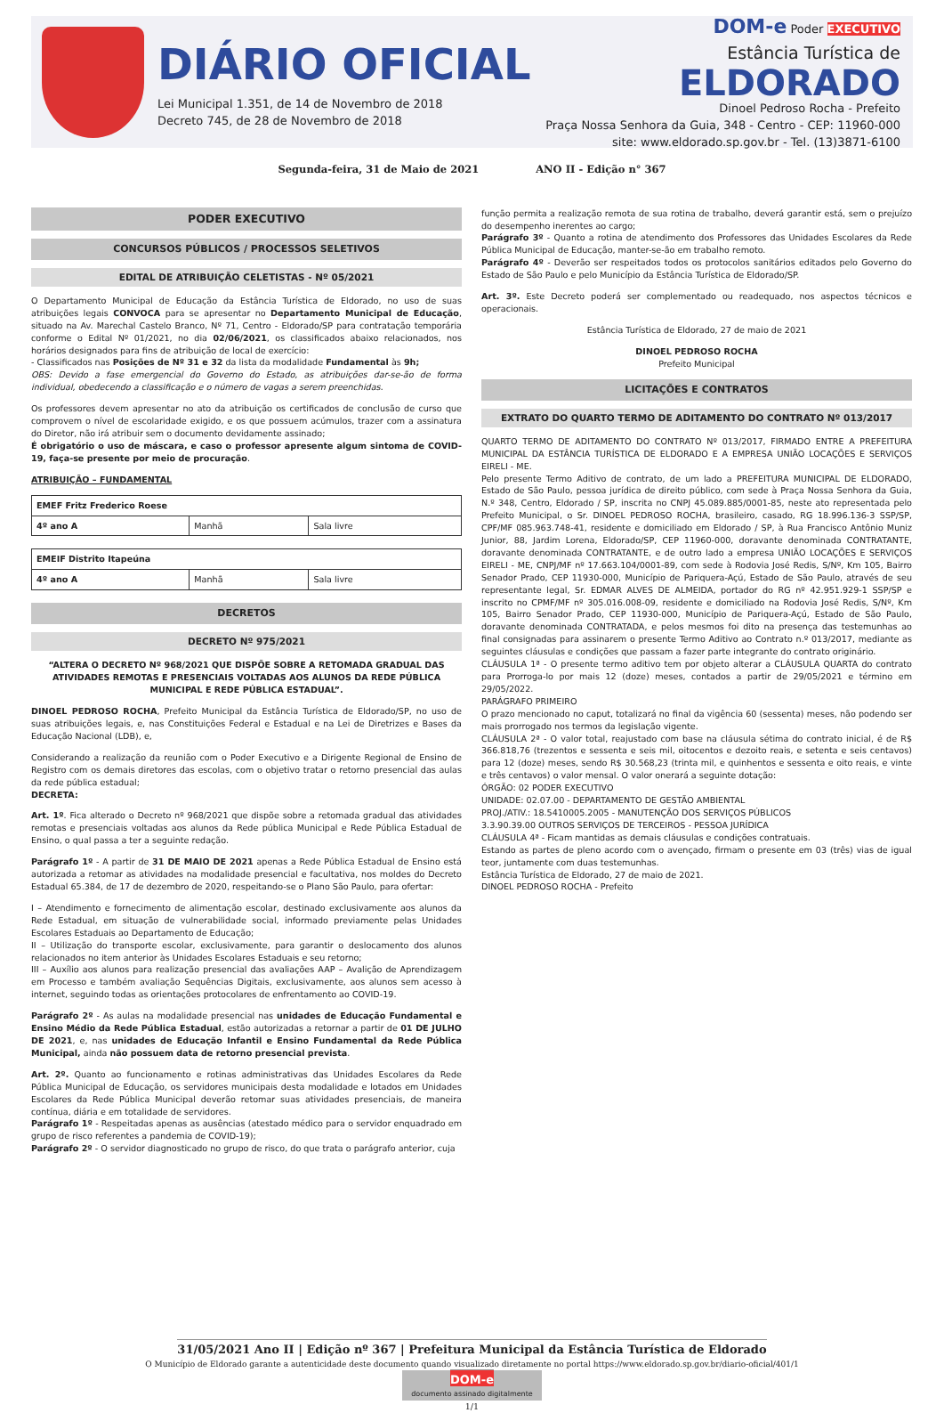DIÁRIO OFICIAL
Lei Municipal 1.351, de 14 de Novembro de 2018
Decreto 745, de 28 de Novembro de 2018
DOM-e Poder EXECUTIVO
Estância Turística de
ELDORADO
Dinoel Pedroso Rocha - Prefeito
Praça Nossa Senhora da Guia, 348 - Centro - CEP: 11960-000
site: www.eldorado.sp.gov.br - Tel. (13)3871-6100
Segunda-feira, 31 de Maio de 2021 ANO II - Edição n° 367
PODER EXECUTIVO
CONCURSOS PÚBLICOS / PROCESSOS SELETIVOS
EDITAL DE ATRIBUIÇÃO CELETISTAS - Nº 05/2021
O Departamento Municipal de Educação da Estância Turística de Eldorado, no uso de suas atribuições legais CONVOCA para se apresentar no Departamento Municipal de Educação, situado na Av. Marechal Castelo Branco, Nº 71, Centro - Eldorado/SP para contratação temporária conforme o Edital Nº 01/2021, no dia 02/06/2021, os classificados abaixo relacionados, nos horários designados para fins de atribuição de local de exercício:
- Classificados nas Posições de Nº 31 e 32 da lista da modalidade Fundamental às 9h;
OBS: Devido a fase emergencial do Governo do Estado, as atribuições dar-se-ão de forma individual, obedecendo a classificação e o número de vagas a serem preenchidas.
Os professores devem apresentar no ato da atribuição os certificados de conclusão de curso que comprovem o nível de escolaridade exigido, e os que possuem acúmulos, trazer com a assinatura do Diretor, não irá atribuir sem o documento devidamente assinado;
É obrigatório o uso de máscara, e caso o professor apresente algum sintoma de COVID-19, faça-se presente por meio de procuração.
ATRIBUIÇÃO – FUNDAMENTAL
| EMEF Fritz Frederico Roese | | |
| 4º ano A | Manhã | Sala livre |
| EMEIF Distrito Itapeúna | | |
| 4º ano A | Manhã | Sala livre |
DECRETOS
DECRETO Nº 975/2021
“ALTERA O DECRETO Nº 968/2021 QUE DISPÕE SOBRE A RETOMADA GRADUAL DAS ATIVIDADES REMOTAS E PRESENCIAIS VOLTADAS AOS ALUNOS DA REDE PÚBLICA MUNICIPAL E REDE PÚBLICA ESTADUAL”.
DINOEL PEDROSO ROCHA, Prefeito Municipal da Estância Turística de Eldorado/SP, no uso de suas atribuições legais, e, nas Constituições Federal e Estadual e na Lei de Diretrizes e Bases da Educação Nacional (LDB), e,
Considerando a realização da reunião com o Poder Executivo e a Dirigente Regional de Ensino de Registro com os demais diretores das escolas, com o objetivo tratar o retorno presencial das aulas da rede pública estadual;
DECRETA:
Art. 1º. Fica alterado o Decreto nº 968/2021 que dispõe sobre a retomada gradual das atividades remotas e presenciais voltadas aos alunos da Rede pública Municipal e Rede Pública Estadual de Ensino, o qual passa a ter a seguinte redação.
Parágrafo 1º - A partir de 31 DE MAIO DE 2021 apenas a Rede Pública Estadual de Ensino está autorizada a retomar as atividades na modalidade presencial e facultativa, nos moldes do Decreto Estadual 65.384, de 17 de dezembro de 2020, respeitando-se o Plano São Paulo, para ofertar:
I – Atendimento e fornecimento de alimentação escolar, destinado exclusivamente aos alunos da Rede Estadual, em situação de vulnerabilidade social, informado previamente pelas Unidades Escolares Estaduais ao Departamento de Educação;
II – Utilização do transporte escolar, exclusivamente, para garantir o deslocamento dos alunos relacionados no item anterior às Unidades Escolares Estaduais e seu retorno;
III – Auxílio aos alunos para realização presencial das avaliações AAP – Avalição de Aprendizagem em Processo e também avaliação Sequências Digitais, exclusivamente, aos alunos sem acesso à internet, seguindo todas as orientações protocolares de enfrentamento ao COVID-19.
Parágrafo 2º - As aulas na modalidade presencial nas unidades de Educação Fundamental e Ensino Médio da Rede Pública Estadual, estão autorizadas a retornar a partir de 01 DE JULHO DE 2021, e, nas unidades de Educação Infantil e Ensino Fundamental da Rede Pública Municipal, ainda não possuem data de retorno presencial prevista.
Art. 2º. Quanto ao funcionamento e rotinas administrativas das Unidades Escolares da Rede Pública Municipal de Educação, os servidores municipais desta modalidade e lotados em Unidades Escolares da Rede Pública Municipal deverão retomar suas atividades presenciais, de maneira contínua, diária e em totalidade de servidores.
Parágrafo 1º - Respeitadas apenas as ausências (atestado médico para o servidor enquadrado em grupo de risco referentes a pandemia de COVID-19);
Parágrafo 2º - O servidor diagnosticado no grupo de risco, do que trata o parágrafo anterior, cuja
função permita a realização remota de sua rotina de trabalho, deverá garantir está, sem o prejuízo do desempenho inerentes ao cargo;
Parágrafo 3º - Quanto a rotina de atendimento dos Professores das Unidades Escolares da Rede Pública Municipal de Educação, manter-se-ão em trabalho remoto.
Parágrafo 4º - Deverão ser respeitados todos os protocolos sanitários editados pelo Governo do Estado de São Paulo e pelo Município da Estância Turística de Eldorado/SP.
Art. 3º. Este Decreto poderá ser complementado ou readequado, nos aspectos técnicos e operacionais.
Estância Turística de Eldorado, 27 de maio de 2021
DINOEL PEDROSO ROCHA
Prefeito Municipal
LICITAÇÕES E CONTRATOS
EXTRATO DO QUARTO TERMO DE ADITAMENTO DO CONTRATO Nº 013/2017
QUARTO TERMO DE ADITAMENTO DO CONTRATO Nº 013/2017, FIRMADO ENTRE A PREFEITURA MUNICIPAL DA ESTÂNCIA TURÍSTICA DE ELDORADO E A EMPRESA UNIÃO LOCAÇÕES E SERVIÇOS EIRELI - ME.
Pelo presente Termo Aditivo de contrato, de um lado a PREFEITURA MUNICIPAL DE ELDORADO, Estado de São Paulo, pessoa jurídica de direito público, com sede à Praça Nossa Senhora da Guia, N.º 348, Centro, Eldorado / SP, inscrita no CNPJ 45.089.885/0001-85, neste ato representada pelo Prefeito Municipal, o Sr. DINOEL PEDROSO ROCHA, brasileiro, casado, RG 18.996.136-3 SSP/SP, CPF/MF 085.963.748-41, residente e domiciliado em Eldorado / SP, à Rua Francisco Antônio Muniz Junior, 88, Jardim Lorena, Eldorado/SP, CEP 11960-000, doravante denominada CONTRATANTE, doravante denominada CONTRATANTE, e de outro lado a empresa UNIÃO LOCAÇÕES E SERVIÇOS EIRELI - ME, CNPJ/MF nº 17.663.104/0001-89, com sede à Rodovia José Redis, S/Nº, Km 105, Bairro Senador Prado, CEP 11930-000, Município de Pariquera-Açú, Estado de São Paulo, através de seu representante legal, Sr. EDMAR ALVES DE ALMEIDA, portador do RG nº 42.951.929-1 SSP/SP e inscrito no CPMF/MF nº 305.016.008-09, residente e domiciliado na Rodovia José Redis, S/Nº, Km 105, Bairro Senador Prado, CEP 11930-000, Município de Pariquera-Açú, Estado de São Paulo, doravante denominada CONTRATADA, e pelos mesmos foi dito na presença das testemunhas ao final consignadas para assinarem o presente Termo Aditivo ao Contrato n.º 013/2017, mediante as seguintes cláusulas e condições que passam a fazer parte integrante do contrato originário.
CLÁUSULA 1ª - O presente termo aditivo tem por objeto alterar a CLÁUSULA QUARTA do contrato para Prorroga-lo por mais 12 (doze) meses, contados a partir de 29/05/2021 e término em 29/05/2022.
PARÁGRAFO PRIMEIRO
O prazo mencionado no caput, totalizará no final da vigência 60 (sessenta) meses, não podendo ser mais prorrogado nos termos da legislação vigente.
CLÁUSULA 2ª - O valor total, reajustado com base na cláusula sétima do contrato inicial, é de R$ 366.818,76 (trezentos e sessenta e seis mil, oitocentos e dezoito reais, e setenta e seis centavos) para 12 (doze) meses, sendo R$ 30.568,23 (trinta mil, e quinhentos e sessenta e oito reais, e vinte e três centavos) o valor mensal. O valor onerará a seguinte dotação:
ÓRGÃO: 02 PODER EXECUTIVO
UNIDADE: 02.07.00 - DEPARTAMENTO DE GESTÃO AMBIENTAL
PROJ./ATIV.: 18.5410005.2005 - MANUTENÇÃO DOS SERVIÇOS PÚBLICOS
3.3.90.39.00 OUTROS SERVIÇOS DE TERCEIROS - PESSOA JURÍDICA
CLÁUSULA 4ª - Ficam mantidas as demais cláusulas e condições contratuais.
Estando as partes de pleno acordo com o avençado, firmam o presente em 03 (três) vias de igual teor, juntamente com duas testemunhas.
Estância Turística de Eldorado, 27 de maio de 2021.
DINOEL PEDROSO ROCHA - Prefeito
31/05/2021 Ano II | Edição nº 367 | Prefeitura Municipal da Estância Turística de Eldorado
O Município de Eldorado garante a autenticidade deste documento quando visualizado diretamente no portal https://www.eldorado.sp.gov.br/diario-oficial/401/1
DOM-e
documento assinado digitalmente
1/1